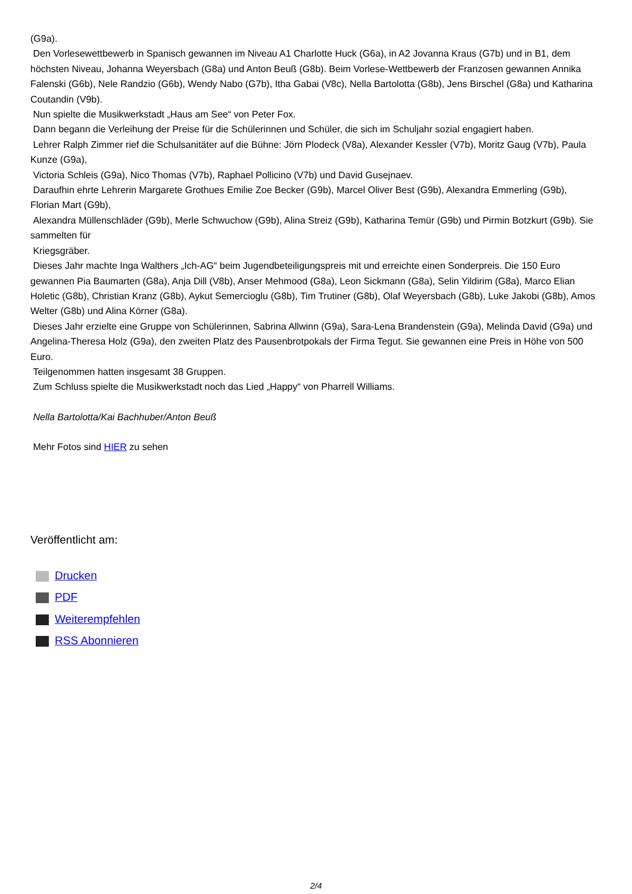(G9a).
Den Vorlesewettbewerb in Spanisch gewannen im Niveau A1 Charlotte Huck (G6a), in A2 Jovanna Kraus (G7b) und in B1, dem höchsten Niveau, Johanna Weyersbach (G8a) und Anton Beuß (G8b). Beim Vorlese-Wettbewerb der Franzosen gewannen Annika Falenski (G6b), Nele Randzio (G6b), Wendy Nabo (G7b), Itha Gabai (V8c), Nella Bartolotta (G8b), Jens Birschel (G8a) und Katharina Coutandin (V9b).
Nun spielte die Musikwerkstadt „Haus am See“ von Peter Fox.
Dann begann die Verleihung der Preise für die Schülerinnen und Schüler, die sich im Schuljahr sozial engagiert haben.
Lehrer Ralph Zimmer rief die Schulsanitäter auf die Bühne: Jörn Plodeck (V8a), Alexander Kessler (V7b), Moritz Gaug (V7b), Paula Kunze (G9a),
Victoria Schleis (G9a), Nico Thomas (V7b), Raphael Pollicino (V7b) und David Gusejnaev.
Daraufhin ehrte Lehrerin Margarete Grothues Emilie Zoe Becker (G9b), Marcel Oliver Best (G9b), Alexandra Emmerling (G9b), Florian Mart (G9b),
Alexandra Müllenschläder (G9b), Merle Schwuchow (G9b), Alina Streiz (G9b), Katharina Temür (G9b) und Pirmin Botzkurt (G9b). Sie sammelten für
Kriegsgräber.
Dieses Jahr machte Inga Walthers „Ich-AG“ beim Jugendbeteiligungspreis mit und erreichte einen Sonderpreis. Die 150 Euro gewannen Pia Baumarten (G8a), Anja Dill (V8b), Anser Mehmood (G8a), Leon Sickmann (G8a), Selin Yildirim (G8a), Marco Elian Holetic (G8b), Christian Kranz (G8b), Aykut Semercioglu (G8b), Tim Trutiner (G8b), Olaf Weyersbach (G8b), Luke Jakobi (G8b), Amos Welter (G8b) und Alina Körner (G8a).
Dieses Jahr erzielte eine Gruppe von Schülerinnen, Sabrina Allwinn (G9a), Sara-Lena Brandenstein (G9a), Melinda David (G9a) und Angelina-Theresa Holz (G9a), den zweiten Platz des Pausenbrotpokals der Firma Tegut. Sie gewannen eine Preis in Höhe von 500 Euro.
Teilgenommen hatten insgesamt 38 Gruppen.
Zum Schluss spielte die Musikwerkstadt noch das Lied „Happy“ von Pharrell Williams.
Nella Bartolotta/Kai Bachhuber/Anton Beuß
Mehr Fotos sind HIER zu sehen
Veröffentlicht am:
Drucken
PDF
Weiterempfehlen
RSS Abonnieren
2/4